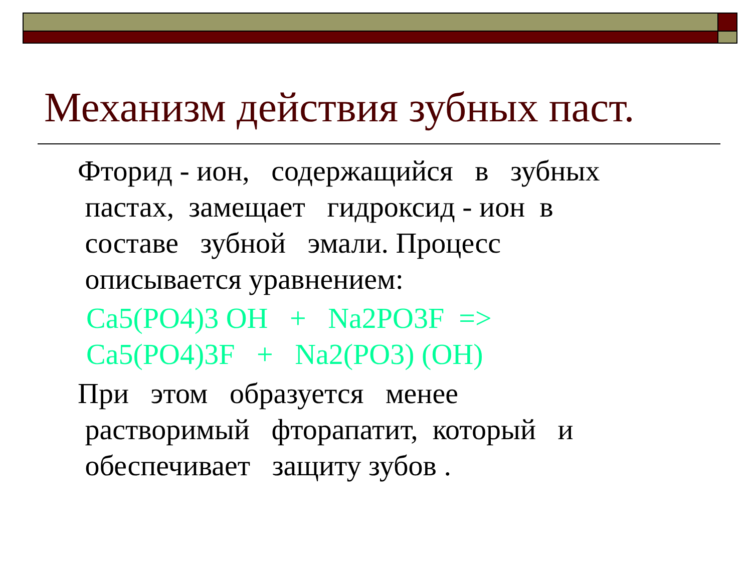Механизм действия зубных паст.
Фторид - ион, содержащийся в зубных
пастах, замещает гидроксид - ион в
составе зубной эмали. Процесс
описывается уравнением:
Ca5(PO4)3 OH + Na2PO3F =>
Ca5(PO4)3F + Na2(PO3) (OH)
При этом образуется менее
растворимый фторапатит, который и
обеспечивает защиту зубов .